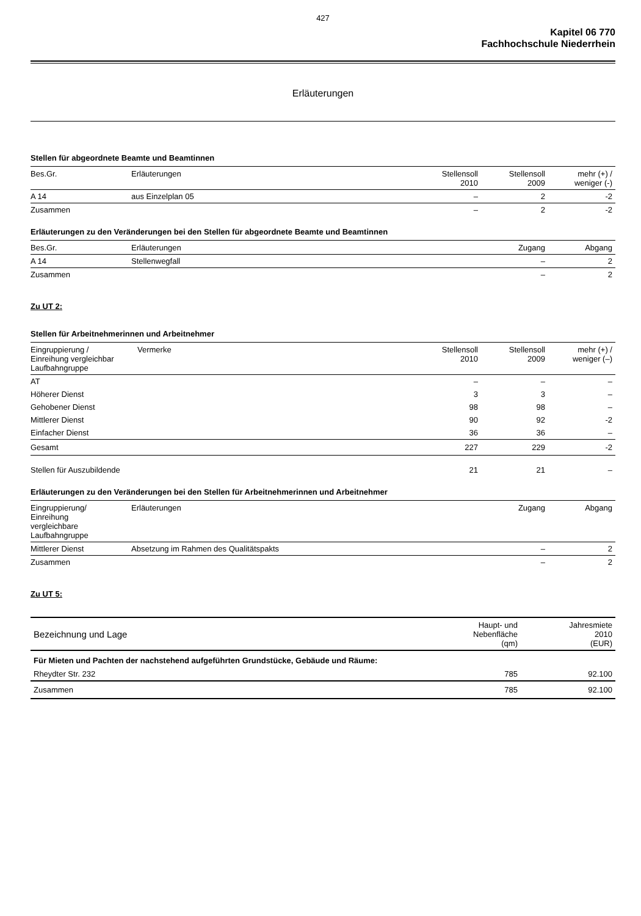427
Kapitel 06 770
Fachhochschule Niederrhein
Erläuterungen
Stellen für abgeordnete Beamte und Beamtinnen
| Bes.Gr. | Erläuterungen | Stellensoll 2010 | Stellensoll 2009 | mehr (+) / weniger (-) |
| --- | --- | --- | --- | --- |
| A 14 | aus Einzelplan 05 | – | 2 | -2 |
| Zusammen | | – | 2 | -2 |
Erläuterungen zu den Veränderungen bei den Stellen für abgeordnete Beamte und Beamtinnen
| Bes.Gr. | Erläuterungen | Zugang | Abgang |
| --- | --- | --- | --- |
| A 14 | Stellenwegfall | – | 2 |
| Zusammen | | – | 2 |
Zu UT 2:
Stellen für Arbeitnehmerinnen und Arbeitnehmer
| Eingruppierung / Einreihung vergleichbar Laufbahngruppe | Vermerke | Stellensoll 2010 | Stellensoll 2009 | mehr (+) / weniger (–) |
| --- | --- | --- | --- | --- |
| AT | | – | – | – |
| Höherer Dienst | | 3 | 3 | – |
| Gehobener Dienst | | 98 | 98 | – |
| Mittlerer Dienst | | 90 | 92 | -2 |
| Einfacher Dienst | | 36 | 36 | – |
| Gesamt | | 227 | 229 | -2 |
| Stellen für Auszubildende | | 21 | 21 | – |
Erläuterungen zu den Veränderungen bei den Stellen für Arbeitnehmerinnen und Arbeitnehmer
| Eingruppierung/ Einreihung vergleichbare Laufbahngruppe | Erläuterungen | Zugang | Abgang |
| --- | --- | --- | --- |
| Mittlerer Dienst | Absetzung im Rahmen des Qualitätspakts | – | 2 |
| Zusammen | | – | 2 |
Zu UT 5:
| Bezeichnung und Lage | Haupt- und Nebenfläche (qm) | Jahresmiete 2010 (EUR) |
| --- | --- | --- |
| Für Mieten und Pachten der nachstehend aufgeführten Grundstücke, Gebäude und Räume: | | |
| Rheydter Str. 232 | 785 | 92.100 |
| Zusammen | 785 | 92.100 |